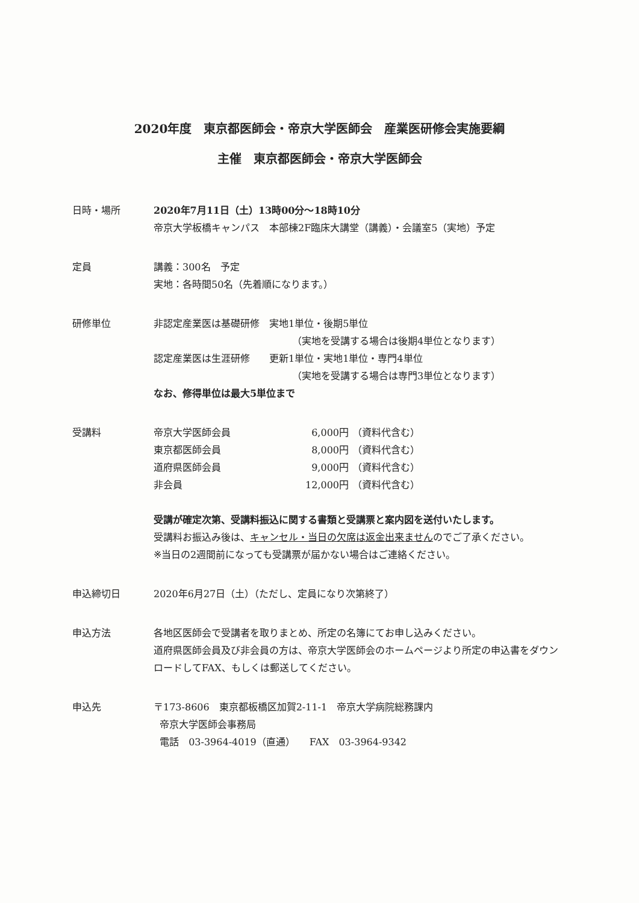2020年度　東京都医師会・帝京大学医師会　産業医研修会実施要綱
主催　東京都医師会・帝京大学医師会
日時・場所 2020年7月11日（土）13時00分～18時10分
帝京大学板橋キャンパス　本部棟2F臨床大講堂（講義）・会議室5（実地）予定
定員 講義：300名　予定
実地：各時間50名（先着順になります。）
研修単位 非認定産業医は基礎研修　実地1単位・後期5単位
（実地を受講する場合は後期4単位となります）
認定産業医は生涯研修　　更新1単位・実地1単位・専門4単位
（実地を受講する場合は専門3単位となります）
なお、修得単位は最大5単位まで
受講料 帝京大学医師会員 6,000円 （資料代含む） 東京都医師会員 8,000円 （資料代含む） 道府県医師会員 9,000円 （資料代含む） 非会員 12,000円 （資料代含む）
受講が確定次第、受講料振込に関する書類と受講票と案内図を送付いたします。
受講料お振込み後は、キャンセル・当日の欠席は返金出来ませんのでご了承ください。
※当日の2週間前になっても受講票が届かない場合はご連絡ください。
申込締切日 2020年6月27日（土）（ただし、定員になり次第終了）
申込方法 各地区医師会で受講者を取りまとめ、所定の名簿にてお申し込みください。
道府県医師会員及び非会員の方は、帝京大学医師会のホームページより所定の申込書をダウンロードしてFAX、もしくは郵送してください。
申込先 〒173-8606　東京都板橋区加賀2-11-1　帝京大学病院総務課内
帝京大学医師会事務局
電話　03-3964-4019（直通）　　FAX　03-3964-9342